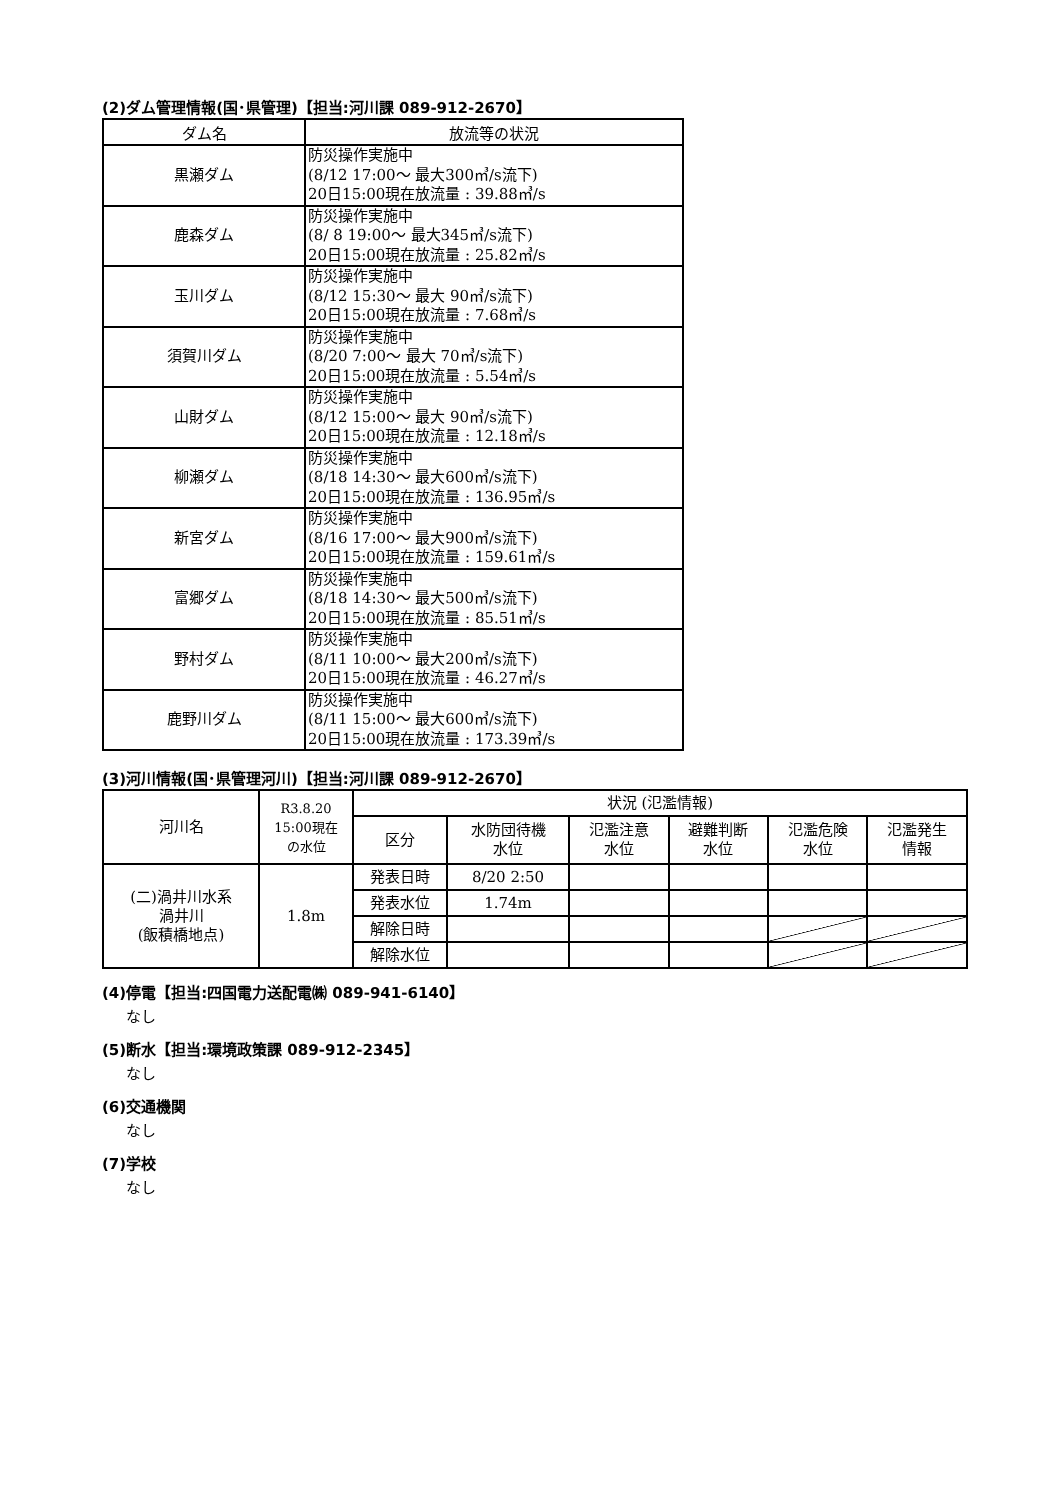(2)ダム管理情報(国･県管理)【担当:河川課 089-912-2670】
| ダム名 | 放流等の状況 |
| --- | --- |
| 黒瀬ダム | 防災操作実施中 (8/12 17:00～ 最大300㎥/s流下) 20日15:00現在放流量 : 39.88㎥/s |
| 鹿森ダム | 防災操作実施中 (8/ 8 19:00～ 最大345㎥/s流下) 20日15:00現在放流量 : 25.82㎥/s |
| 玉川ダム | 防災操作実施中 (8/12 15:30～ 最大 90㎥/s流下) 20日15:00現在放流量 : 7.68㎥/s |
| 須賀川ダム | 防災操作実施中 (8/20 7:00～ 最大 70㎥/s流下) 20日15:00現在放流量 : 5.54㎥/s |
| 山財ダム | 防災操作実施中 (8/12 15:00～ 最大 90㎥/s流下) 20日15:00現在放流量 : 12.18㎥/s |
| 柳瀬ダム | 防災操作実施中 (8/18 14:30～ 最大600㎥/s流下) 20日15:00現在放流量 : 136.95㎥/s |
| 新宮ダム | 防災操作実施中 (8/16 17:00～ 最大900㎥/s流下) 20日15:00現在放流量 : 159.61㎥/s |
| 富郷ダム | 防災操作実施中 (8/18 14:30～ 最大500㎥/s流下) 20日15:00現在放流量 : 85.51㎥/s |
| 野村ダム | 防災操作実施中 (8/11 10:00～ 最大200㎥/s流下) 20日15:00現在放流量 : 46.27㎥/s |
| 鹿野川ダム | 防災操作実施中 (8/11 15:00～ 最大600㎥/s流下) 20日15:00現在放流量 : 173.39㎥/s |
(3)河川情報(国･県管理河川)【担当:河川課 089-912-2670】
| 河川名 | R3.8.20 15:00現在 の水位 | 状況 (氾濫情報) | | | | | |
| --- | --- | --- | --- | --- | --- | --- | --- |
| | | 区分 | 水防団待機 水位 | 氾濫注意 水位 | 避難判断 水位 | 氾濫危険 水位 | 氾濫発生 情報 |
| (二)渦井川水系 渦井川 (飯積橋地点) | 1.8m | 発表日時 | 8/20 2:50 | | | | |
| | | 発表水位 | 1.74m | | | | |
| | | 解除日時 | | | | | |
| | | 解除水位 | | | | | |
(4)停電【担当:四国電力送配電㈱ 089-941-6140】
なし
(5)断水【担当:環境政策課 089-912-2345】
なし
(6)交通機関
なし
(7)学校
なし